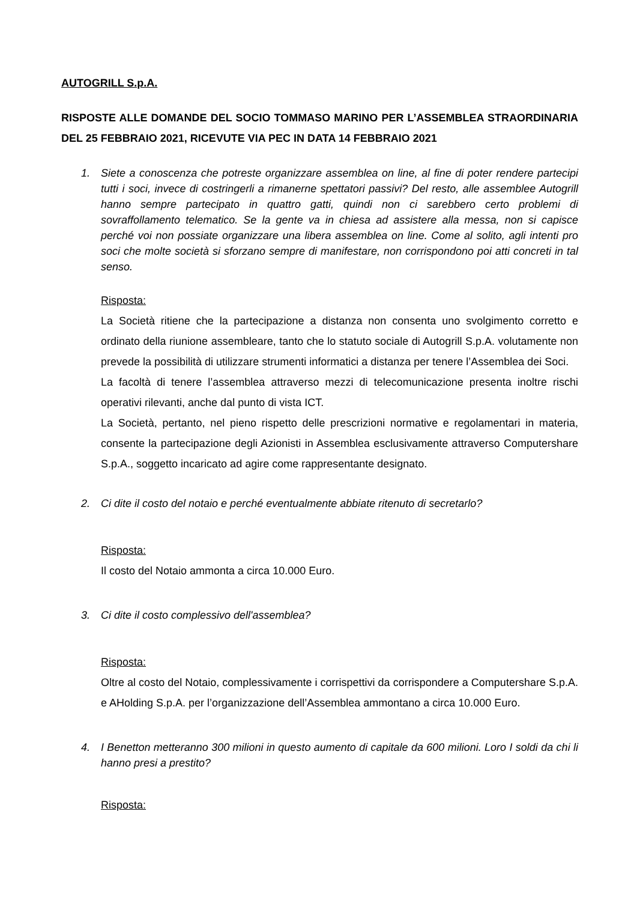AUTOGRILL S.p.A.
RISPOSTE ALLE DOMANDE DEL SOCIO TOMMASO MARINO PER L’ASSEMBLEA STRAORDINARIA DEL 25 FEBBRAIO 2021, RICEVUTE VIA PEC IN DATA 14 FEBBRAIO 2021
1. Siete a conoscenza che potreste organizzare assemblea on line, al fine di poter rendere partecipi tutti i soci, invece di costringerli a rimanerne spettatori passivi? Del resto, alle assemblee Autogrill hanno sempre partecipato in quattro gatti, quindi non ci sarebbero certo problemi di sovraffollamento telematico. Se la gente va in chiesa ad assistere alla messa, non si capisce perché voi non possiate organizzare una libera assemblea on line. Come al solito, agli intenti pro soci che molte società si sforzano sempre di manifestare, non corrispondono poi atti concreti in tal senso.
Risposta:
La Società ritiene che la partecipazione a distanza non consenta uno svolgimento corretto e ordinato della riunione assembleare, tanto che lo statuto sociale di Autogrill S.p.A. volutamente non prevede la possibilità di utilizzare strumenti informatici a distanza per tenere l’Assemblea dei Soci.
La facoltà di tenere l’assemblea attraverso mezzi di telecomunicazione presenta inoltre rischi operativi rilevanti, anche dal punto di vista ICT.
La Società, pertanto, nel pieno rispetto delle prescrizioni normative e regolamentari in materia, consente la partecipazione degli Azionisti in Assemblea esclusivamente attraverso Computershare S.p.A., soggetto incaricato ad agire come rappresentante designato.
2. Ci dite il costo del notaio e perché eventualmente abbiate ritenuto di secretarlo?
Risposta:
Il costo del Notaio ammonta a circa 10.000 Euro.
3. Ci dite il costo complessivo dell'assemblea?
Risposta:
Oltre al costo del Notaio, complessivamente i corrispettivi da corrispondere a Computershare S.p.A. e AHolding S.p.A. per l’organizzazione dell’Assemblea ammontano a circa 10.000 Euro.
4. I Benetton metteranno 300 milioni in questo aumento di capitale da 600 milioni. Loro I soldi da chi li hanno presi a prestito?
Risposta: